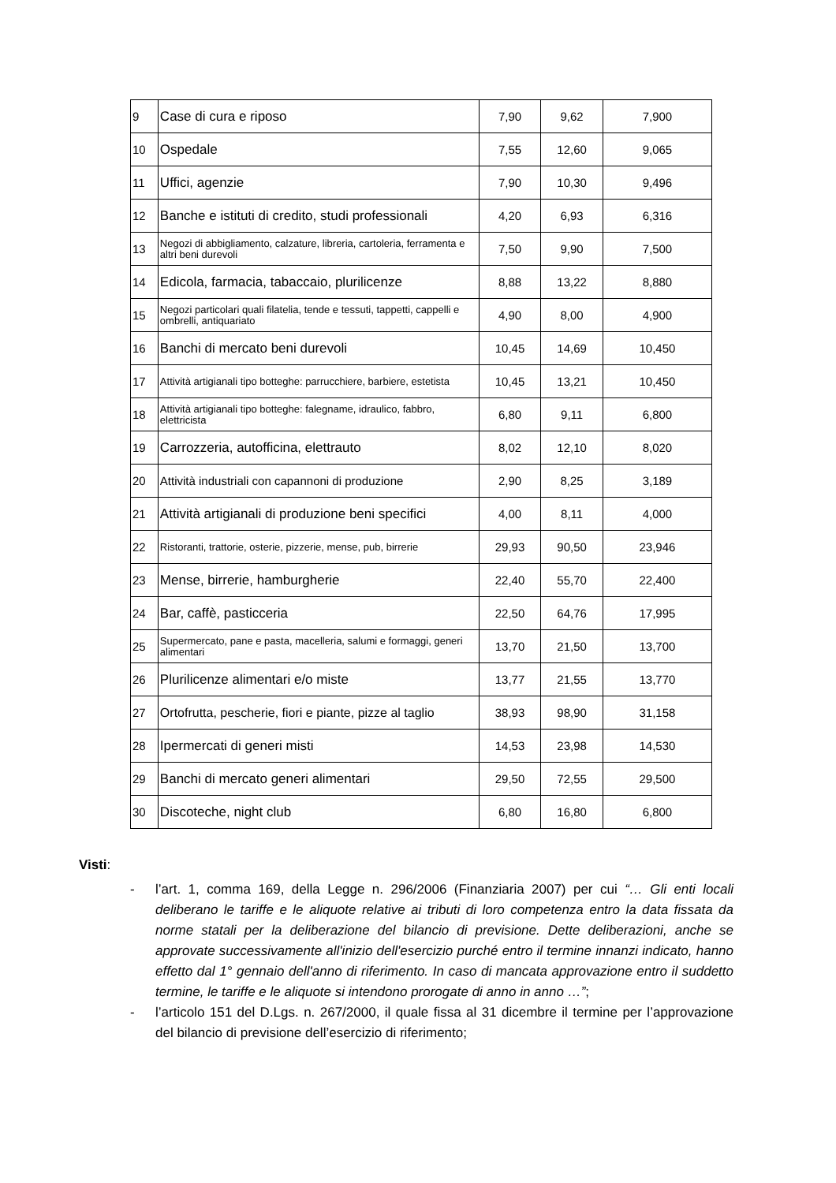| 9 | Case di cura e riposo | 7,90 | 9,62 | 7,900 |
| 10 | Ospedale | 7,55 | 12,60 | 9,065 |
| 11 | Uffici, agenzie | 7,90 | 10,30 | 9,496 |
| 12 | Banche e istituti di credito, studi professionali | 4,20 | 6,93 | 6,316 |
| 13 | Negozi di abbigliamento, calzature, libreria, cartoleria, ferramenta e altri beni durevoli | 7,50 | 9,90 | 7,500 |
| 14 | Edicola, farmacia, tabaccaio, plurilicenze | 8,88 | 13,22 | 8,880 |
| 15 | Negozi particolari quali filatelia, tende e tessuti, tappetti, cappelli e ombrelli, antiquariato | 4,90 | 8,00 | 4,900 |
| 16 | Banchi di mercato beni durevoli | 10,45 | 14,69 | 10,450 |
| 17 | Attività artigianali tipo botteghe: parrucchiere, barbiere, estetista | 10,45 | 13,21 | 10,450 |
| 18 | Attività artigianali tipo botteghe: falegname, idraulico, fabbro, elettricista | 6,80 | 9,11 | 6,800 |
| 19 | Carrozzeria, autofficina, elettrauto | 8,02 | 12,10 | 8,020 |
| 20 | Attività industriali con capannoni di produzione | 2,90 | 8,25 | 3,189 |
| 21 | Attività artigianali di produzione beni specifici | 4,00 | 8,11 | 4,000 |
| 22 | Ristoranti, trattorie, osterie, pizzerie, mense, pub, birrerie | 29,93 | 90,50 | 23,946 |
| 23 | Mense, birrerie, hamburgherie | 22,40 | 55,70 | 22,400 |
| 24 | Bar, caffè, pasticceria | 22,50 | 64,76 | 17,995 |
| 25 | Supermercato, pane e pasta, macelleria, salumi e formaggi, generi alimentari | 13,70 | 21,50 | 13,700 |
| 26 | Plurilicenze alimentari e/o miste | 13,77 | 21,55 | 13,770 |
| 27 | Ortofrutta, pescherie, fiori e piante, pizze al taglio | 38,93 | 98,90 | 31,158 |
| 28 | Ipermercati di generi misti | 14,53 | 23,98 | 14,530 |
| 29 | Banchi di mercato generi alimentari | 29,50 | 72,55 | 29,500 |
| 30 | Discoteche, night club | 6,80 | 16,80 | 6,800 |
Visti:
- l’art. 1, comma 169, della Legge n. 296/2006 (Finanziaria 2007) per cui “… Gli enti locali deliberano le tariffe e le aliquote relative ai tributi di loro competenza entro la data fissata da norme statali per la deliberazione del bilancio di previsione. Dette deliberazioni, anche se approvate successivamente all'inizio dell'esercizio purché entro il termine innanzi indicato, hanno effetto dal 1° gennaio dell'anno di riferimento. In caso di mancata approvazione entro il suddetto termine, le tariffe e le aliquote si intendono prorogate di anno in anno …”;
- l’articolo 151 del D.Lgs. n. 267/2000, il quale fissa al 31 dicembre il termine per l’approvazione del bilancio di previsione dell’esercizio di riferimento;